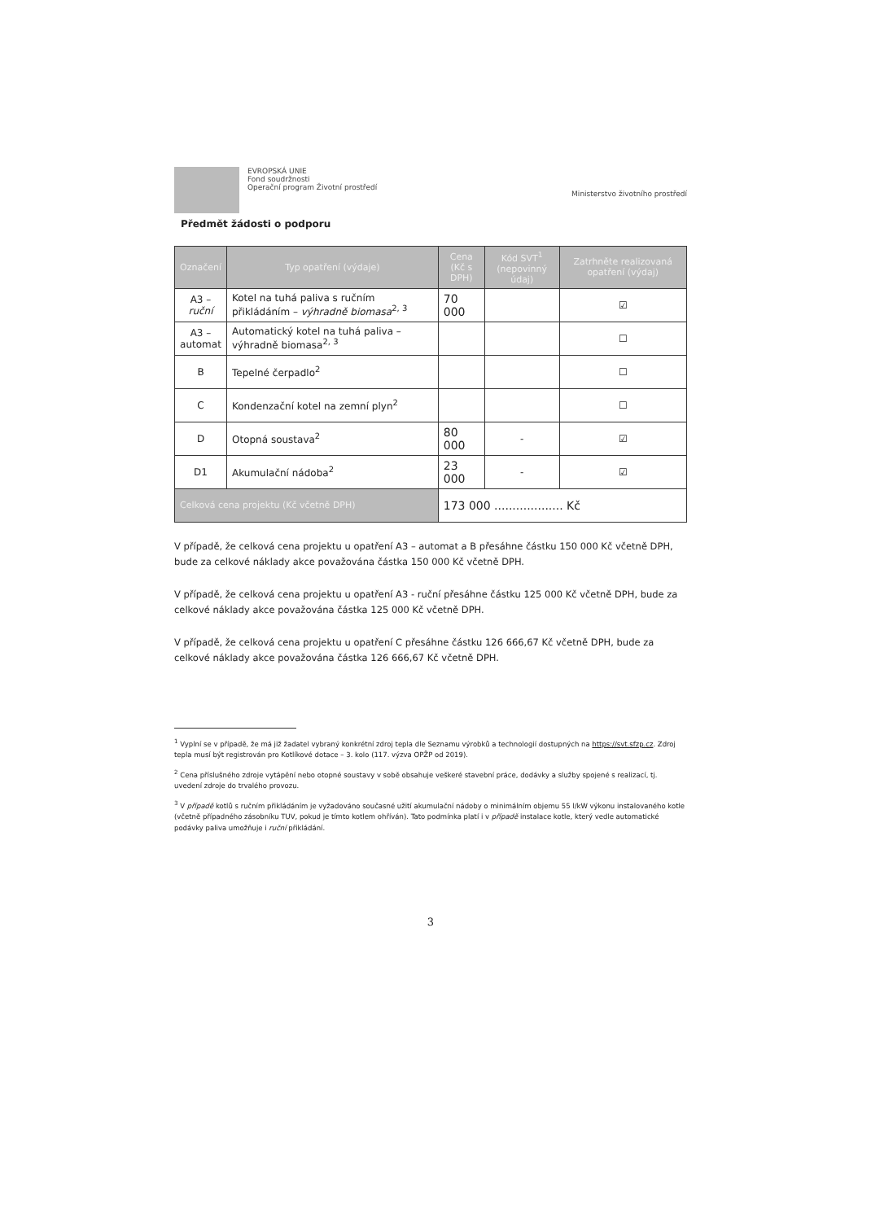EVROPSKÁ UNIE
Fond soudržnosti
Operační program Životní prostředí
Ministerstvo životního prostředí
Předmět žádosti o podporu
| Označení | Typ opatření (výdaje) | Cena (Kč s DPH) | Kód SVT<sup>1</sup> (nepovinný údaj) | Zatrhněte realizovaná opatření (výdaj) |
| --- | --- | --- | --- | --- |
| A3 – ruční | Kotel na tuhá paliva s ručním přikládáním – výhradně biomasa<sup>2, 3</sup> | 70 000 | | ☑ |
| A3 – automat | Automatický kotel na tuhá paliva – výhradně biomasa<sup>2, 3</sup> | | | ☐ |
| B | Tepelné čerpadlo<sup>2</sup> | | | ☐ |
| C | Kondenzační kotel na zemní plyn<sup>2</sup> | | | ☐ |
| D | Otopná soustava<sup>2</sup> | 80 000 | - | ☑ |
| D1 | Akumulační nádoba<sup>2</sup> | 23 000 | - | ☑ |
| Celková cena projektu (Kč včetně DPH) | | 173 000 ................... Kč | | |
V případě, že celková cena projektu u opatření A3 – automat a B přesáhne částku 150 000 Kč včetně DPH, bude za celkové náklady akce považována částka 150 000 Kč včetně DPH.
V případě, že celková cena projektu u opatření A3 - ruční přesáhne částku 125 000 Kč včetně DPH, bude za celkové náklady akce považována částka 125 000 Kč včetně DPH.
V případě, že celková cena projektu u opatření C přesáhne částku 126 666,67 Kč včetně DPH, bude za celkové náklady akce považována částka 126 666,67 Kč včetně DPH.
<sup>1</sup> Vyplní se v případě, že má již žadatel vybraný konkrétní zdroj tepla dle Seznamu výrobků a technologií dostupných na https://svt.sfzp.cz. Zdroj tepla musí být registrován pro Kotlíkové dotace – 3. kolo (117. výzva OPŽP od 2019).
<sup>2</sup> Cena příslušného zdroje vytápění nebo otopné soustavy v sobě obsahuje veškeré stavební práce, dodávky a služby spojené s realizací, tj. uvedení zdroje do trvalého provozu.
<sup>3</sup> V případě kotlů s ručním přikládáním je vyžadováno současné užití akumulační nádoby o minimálním objemu 55 l/kW výkonu instalovaného kotle (včetně případného zásobníku TUV, pokud je tímto kotlem ohříván). Tato podmínka platí i v případě instalace kotle, který vedle automatické podávky paliva umožňuje i ruční přikládání.
3